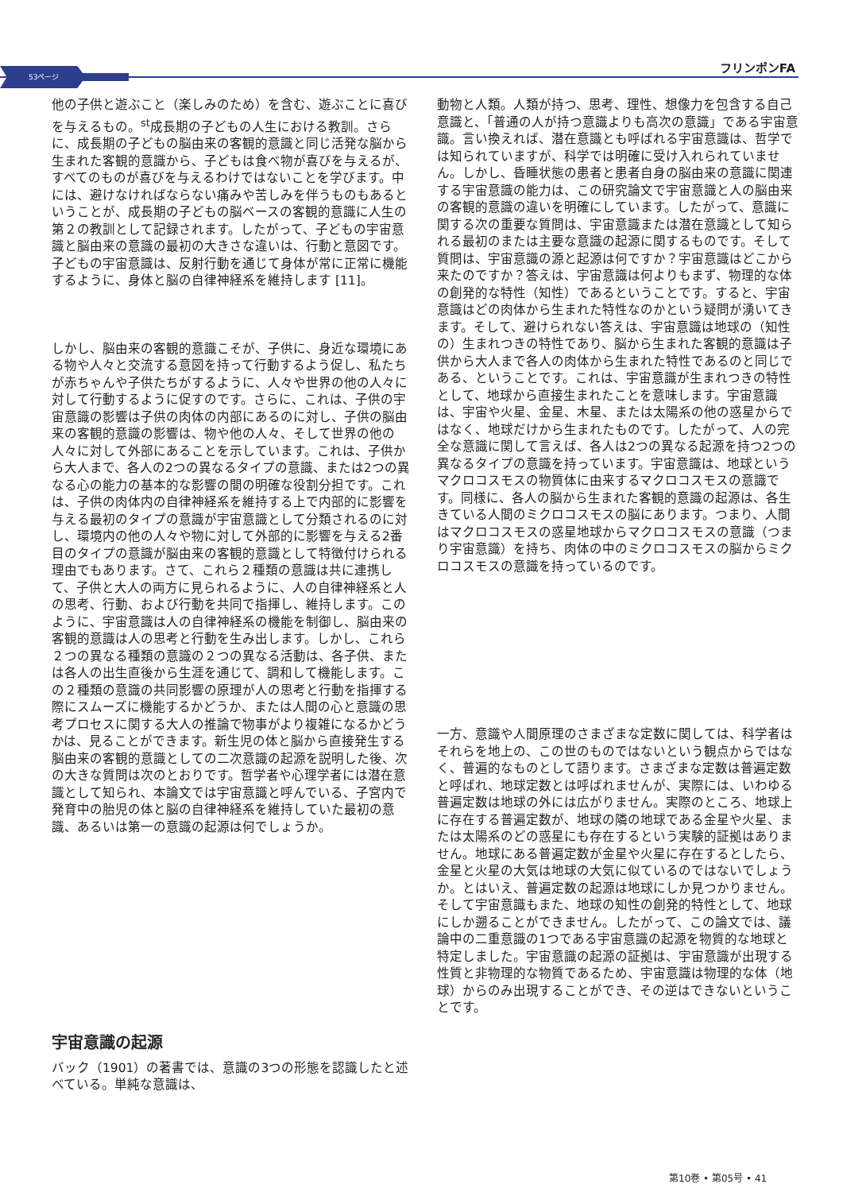53ページ
フリンポンFA
他の子供と遊ぶこと（楽しみのため）を含む、遊ぶことに喜びを与えるもの。<sup>st</sup>成長期の子どもの人生における教訓。さらに、成長期の子どもの脳由来の客観的意識と同じ活発な脳から生まれた客観的意識から、子どもは食べ物が喜びを与えるが、すべてのものが喜びを与えるわけではないことを学びます。中には、避けなければならない痛みや苦しみを伴うものもあるということが、成長期の子どもの脳ベースの客観的意識に人生の第２の教訓として記録されます。したがって、子どもの宇宙意識と脳由来の意識の最初の大きさな違いは、行動と意図です。子どもの宇宙意識は、反射行動を通じて身体が常に正常に機能するように、身体と脳の自律神経系を維持します [11]。
しかし、脳由来の客観的意識こそが、子供に、身近な環境にある物や人々と交流する意図を持って行動するよう促し、私たちが赤ちゃんや子供たちがするように、人々や世界の他の人々に対して行動するように促すのです。さらに、これは、子供の宇宙意識の影響は子供の肉体の内部にあるのに対し、子供の脳由来の客観的意識の影響は、物や他の人々、そして世界の他の人々に対して外部にあることを示しています。これは、子供から大人まで、各人の2つの異なるタイプの意識、または2つの異なる心の能力の基本的な影響の間の明確な役割分担です。これは、子供の肉体内の自律神経系を維持する上で内部的に影響を与える最初のタイプの意識が宇宙意識として分類されるのに対し、環境内の他の人々や物に対して外部的に影響を与える2番目のタイプの意識が脳由来の客観的意識として特徴付けられる理由でもあります。さて、これら２種類の意識は共に連携して、子供と大人の両方に見られるように、人の自律神経系と人の思考、行動、および行動を共同で指揮し、維持します。このように、宇宙意識は人の自律神経系の機能を制御し、脳由来の客観的意識は人の思考と行動を生み出します。しかし、これら２つの異なる種類の意識の２つの異なる活動は、各子供、または各人の出生直後から生涯を通じて、調和して機能します。この２種類の意識の共同影響の原理が人の思考と行動を指揮する際にスムーズに機能するかどうか、または人間の心と意識の思考プロセスに関する大人の推論で物事がより複雑になるかどうかは、見ることができます。新生児の体と脳から直接発生する脳由来の客観的意識としての二次意識の起源を説明した後、次の大きな質問は次のとおりです。哲学者や心理学者には潜在意識として知られ、本論文では宇宙意識と呼んでいる、子宮内で発育中の胎児の体と脳の自律神経系を維持していた最初の意識、あるいは第一の意識の起源は何でしょうか。
宇宙意識の起源
バック（1901）の著書では、意識の3つの形態を認識したと述べている。単純な意識は、
動物と人類。人類が持つ、思考、理性、想像力を包含する自己意識と、「普通の人が持つ意識よりも高次の意識」である宇宙意識。言い換えれば、潜在意識とも呼ばれる宇宙意識は、哲学では知られていますが、科学では明確に受け入れられていません。しかし、昏睡状態の患者と患者自身の脳由来の意識に関連する宇宙意識の能力は、この研究論文で宇宙意識と人の脳由来の客観的意識の違いを明確にしています。したがって、意識に関する次の重要な質問は、宇宙意識または潜在意識として知られる最初のまたは主要な意識の起源に関するものです。そして質問は、宇宙意識の源と起源は何ですか？宇宙意識はどこから来たのですか？答えは、宇宙意識は何よりもまず、物理的な体の創発的な特性（知性）であるということです。すると、宇宙意識はどの肉体から生まれた特性なのかという疑問が湧いてきます。そして、避けられない答えは、宇宙意識は地球の（知性の）生まれつきの特性であり、脳から生まれた客観的意識は子供から大人まで各人の肉体から生まれた特性であるのと同じである、ということです。これは、宇宙意識が生まれつきの特性として、地球から直接生まれたことを意味します。宇宙意識は、宇宙や火星、金星、木星、または太陽系の他の惑星からではなく、地球だけから生まれたものです。したがって、人の完全な意識に関して言えば、各人は2つの異なる起源を持つ2つの異なるタイプの意識を持っています。宇宙意識は、地球というマクロコスモスの物質体に由来するマクロコスモスの意識です。同様に、各人の脳から生まれた客観的意識の起源は、各生きている人間のミクロコスモスの脳にあります。つまり、人間はマクロコスモスの惑星地球からマクロコスモスの意識（つまり宇宙意識）を持ち、肉体の中のミクロコスモスの脳からミクロコスモスの意識を持っているのです。
一方、意識や人間原理のさまざまな定数に関しては、科学者はそれらを地上の、この世のものではないという観点からではなく、普遍的なものとして語ります。さまざまな定数は普遍定数と呼ばれ、地球定数とは呼ばれませんが、実際には、いわゆる普遍定数は地球の外には広がりません。実際のところ、地球上に存在する普遍定数が、地球の隣の地球である金星や火星、または太陽系のどの惑星にも存在するという実験的証拠はありません。地球にある普遍定数が金星や火星に存在するとしたら、金星と火星の大気は地球の大気に似ているのではないでしょうか。とはいえ、普遍定数の起源は地球にしか見つかりません。そして宇宙意識もまた、地球の知性の創発的特性として、地球にしか遡ることができません。したがって、この論文では、議論中の二重意識の1つである宇宙意識の起源を物質的な地球と特定しました。宇宙意識の起源の証拠は、宇宙意識が出現する性質と非物理的な物質であるため、宇宙意識は物理的な体（地球）からのみ出現することができ、その逆はできないということです。
第10巻 • 第05号 • 41